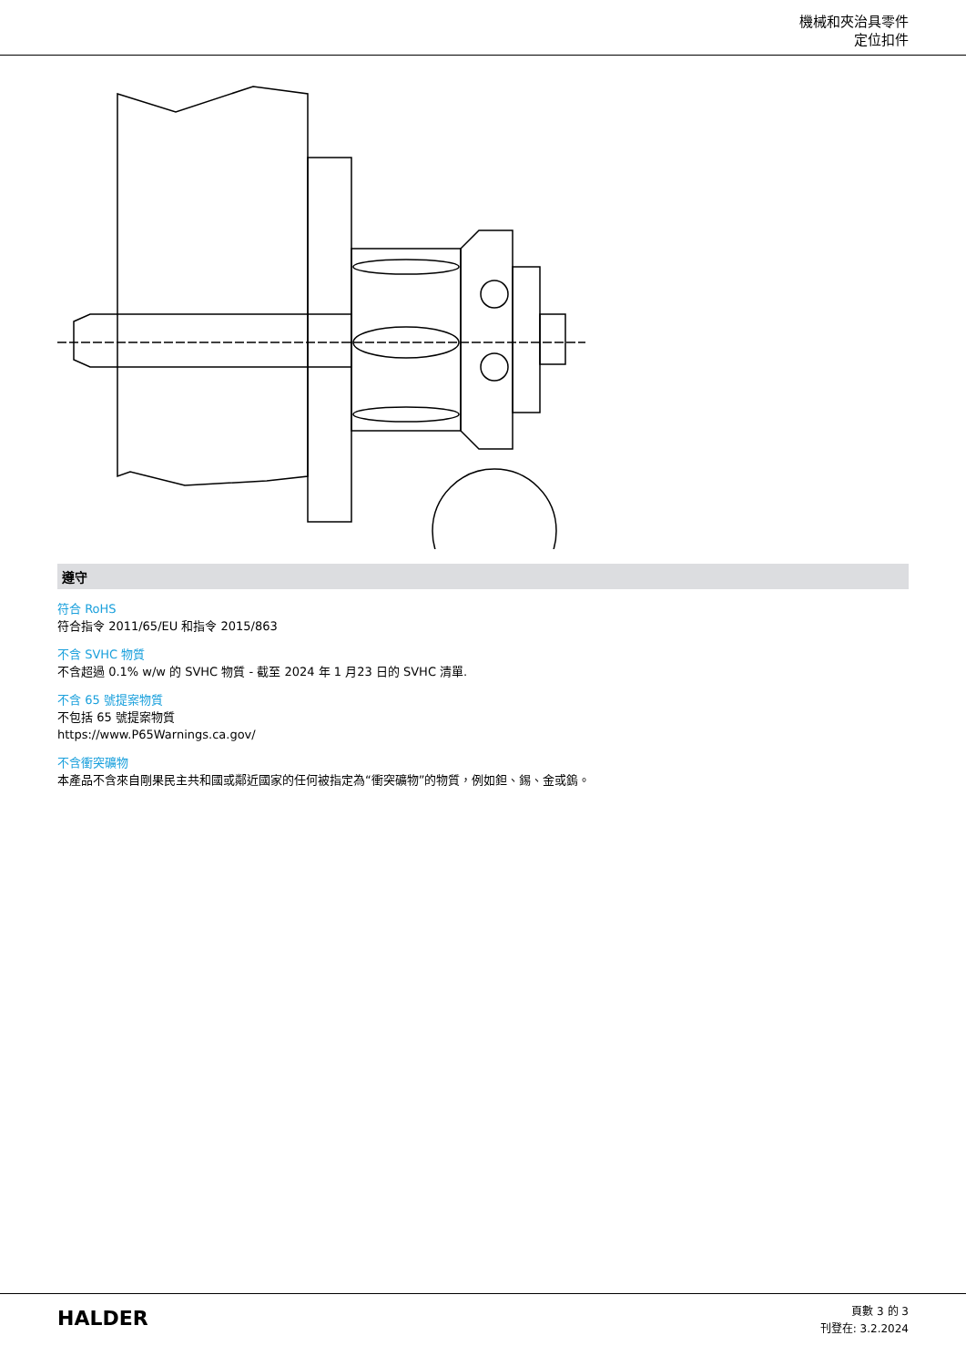機械和夾治具零件
定位扣件
遵守
符合 RoHS
符合指令 2011/65/EU 和指令 2015/863
不含 SVHC 物質
不含超過 0.1% w/w 的 SVHC 物質 - 截至 2024 年 1 月23 日的 SVHC 清單.
不含 65 號提案物質
不包括 65 號提案物質
https://www.P65Warnings.ca.gov/
不含衝突礦物
本產品不含來自剛果民主共和國或鄰近國家的任何被指定為“衝突礦物”的物質，例如鉭、錫、金或鎢。
HALDER
頁數 3 的 3
刊登在: 3.2.2024